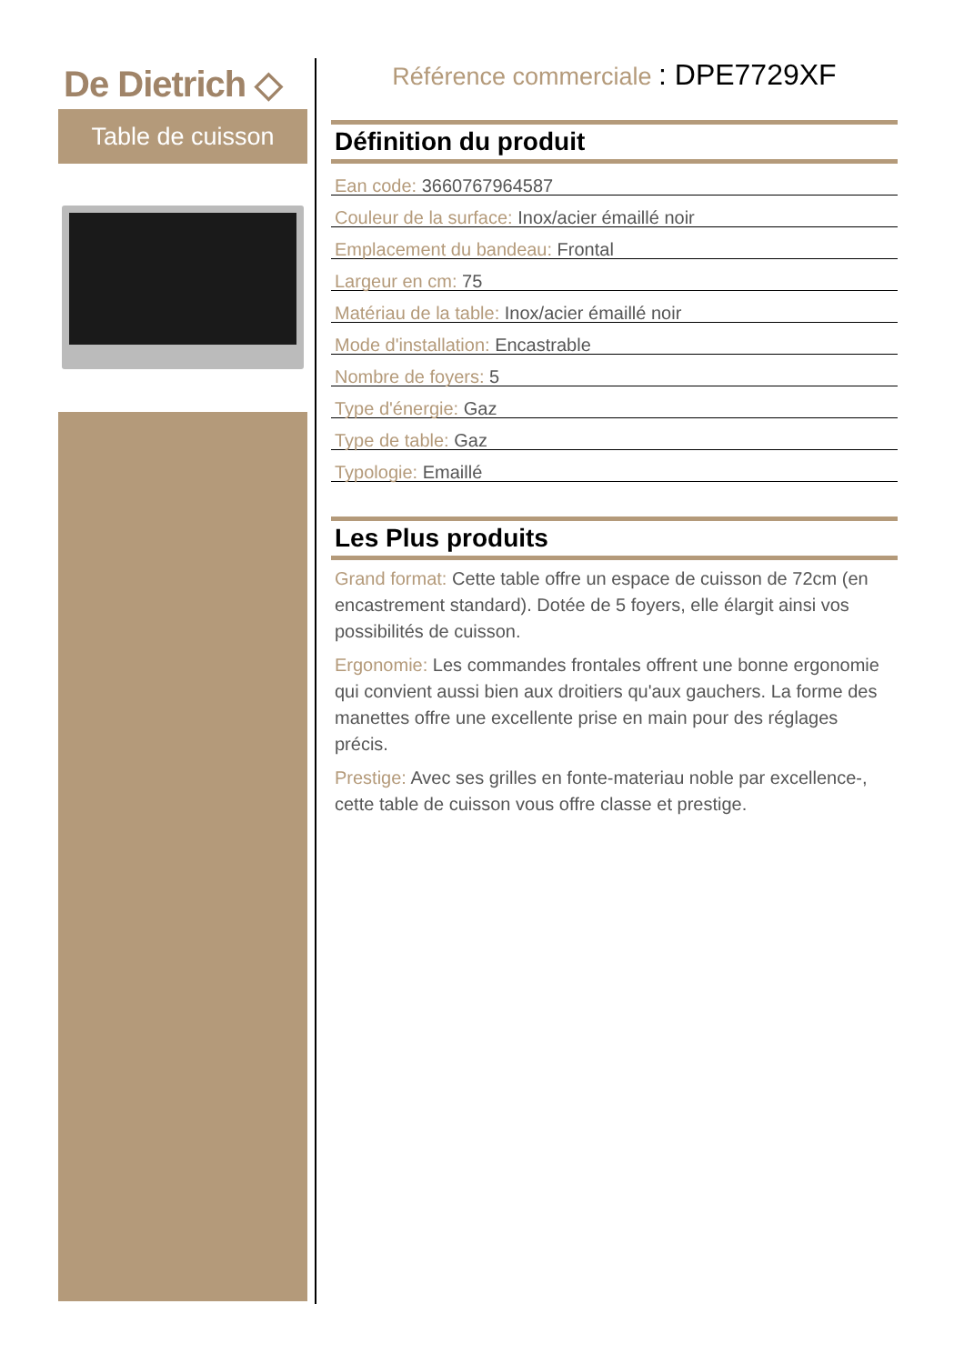De Dietrich ◇
Table de cuisson
Référence commerciale : DPE7729XF
Définition du produit
Ean code: 3660767964587
Couleur de la surface: Inox/acier émaillé noir
Emplacement du bandeau: Frontal
Largeur en cm: 75
Matériau de la table: Inox/acier émaillé noir
Mode d'installation: Encastrable
Nombre de foyers: 5
Type d'énergie: Gaz
Type de table: Gaz
Typologie: Emaillé
Les Plus produits
Grand format: Cette table offre un espace de cuisson de 72cm (en encastrement standard). Dotée de 5 foyers, elle élargit ainsi vos possibilités de cuisson.
Ergonomie: Les commandes frontales offrent une bonne ergonomie qui convient aussi bien aux droitiers qu'aux gauchers. La forme des manettes offre une excellente prise en main pour des réglages précis.
Prestige: Avec ses grilles en fonte-materiau noble par excellence-, cette table de cuisson vous offre classe et prestige.